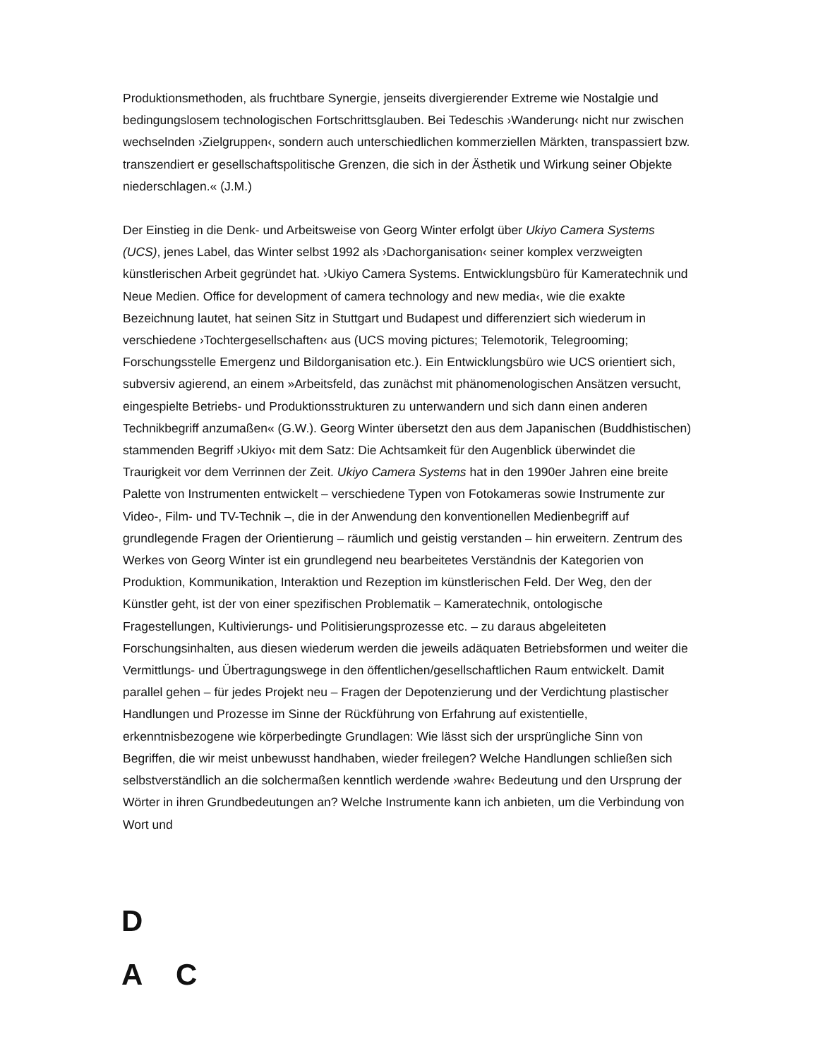Produktionsmethoden, als fruchtbare Synergie, jenseits divergierender Extreme wie Nostalgie und bedingungslosem technologischen Fortschrittsglauben. Bei Tedeschis ›Wanderung‹ nicht nur zwischen wechselnden ›Zielgruppen‹, sondern auch unterschiedlichen kommerziellen Märkten, transpassiert bzw. transzendiert er gesellschaftspolitische Grenzen, die sich in der Ästhetik und Wirkung seiner Objekte niederschlagen.« (J.M.)
Der Einstieg in die Denk- und Arbeitsweise von Georg Winter erfolgt über Ukiyo Camera Systems (UCS), jenes Label, das Winter selbst 1992 als ›Dachorganisation‹ seiner komplex verzweigten künstlerischen Arbeit gegründet hat. ›Ukiyo Camera Systems. Entwicklungsbüro für Kameratechnik und Neue Medien. Office for development of camera technology and new media‹, wie die exakte Bezeichnung lautet, hat seinen Sitz in Stuttgart und Budapest und differenziert sich wiederum in verschiedene ›Tochtergesellschaften‹ aus (UCS moving pictures; Telemotorik, Telegrooming; Forschungsstelle Emergenz und Bildorganisation etc.). Ein Entwicklungsbüro wie UCS orientiert sich, subversiv agierend, an einem »Arbeitsfeld, das zunächst mit phänomenologischen Ansätzen versucht, eingespielte Betriebs- und Produktionsstrukturen zu unterwandern und sich dann einen anderen Technikbegriff anzumaßen« (G.W.). Georg Winter übersetzt den aus dem Japanischen (Buddhistischen) stammenden Begriff ›Ukiyo‹ mit dem Satz: Die Achtsamkeit für den Augenblick überwindet die Traurigkeit vor dem Verrinnen der Zeit. Ukiyo Camera Systems hat in den 1990er Jahren eine breite Palette von Instrumenten entwickelt – verschiedene Typen von Fotokameras sowie Instrumente zur Video-, Film- und TV-Technik –, die in der Anwendung den konventionellen Medienbegriff auf grundlegende Fragen der Orientierung – räumlich und geistig verstanden – hin erweitern. Zentrum des Werkes von Georg Winter ist ein grundlegend neu bearbeitetes Verständnis der Kategorien von Produktion, Kommunikation, Interaktion und Rezeption im künstlerischen Feld. Der Weg, den der Künstler geht, ist der von einer spezifischen Problematik – Kameratechnik, ontologische Fragestellungen, Kultivierungs- und Politisierungsprozesse etc. – zu daraus abgeleiteten Forschungsinhalten, aus diesen wiederum werden die jeweils adäquaten Betriebsformen und weiter die Vermittlungs- und Übertragungswege in den öffentlichen/gesellschaftlichen Raum entwickelt. Damit parallel gehen – für jedes Projekt neu – Fragen der Depotenzierung und der Verdichtung plastischer Handlungen und Prozesse im Sinne der Rückführung von Erfahrung auf existentielle, erkenntnisbezogene wie körperbedingte Grundlagen: Wie lässt sich der ursprüngliche Sinn von Begriffen, die wir meist unbewusst handhaben, wieder freilegen? Welche Handlungen schließen sich selbstverständlich an die solchermaßen kenntlich werdende ›wahre‹ Bedeutung und den Ursprung der Wörter in ihren Grundbedeutungen an? Welche Instrumente kann ich anbieten, um die Verbindung von Wort und
D
A C